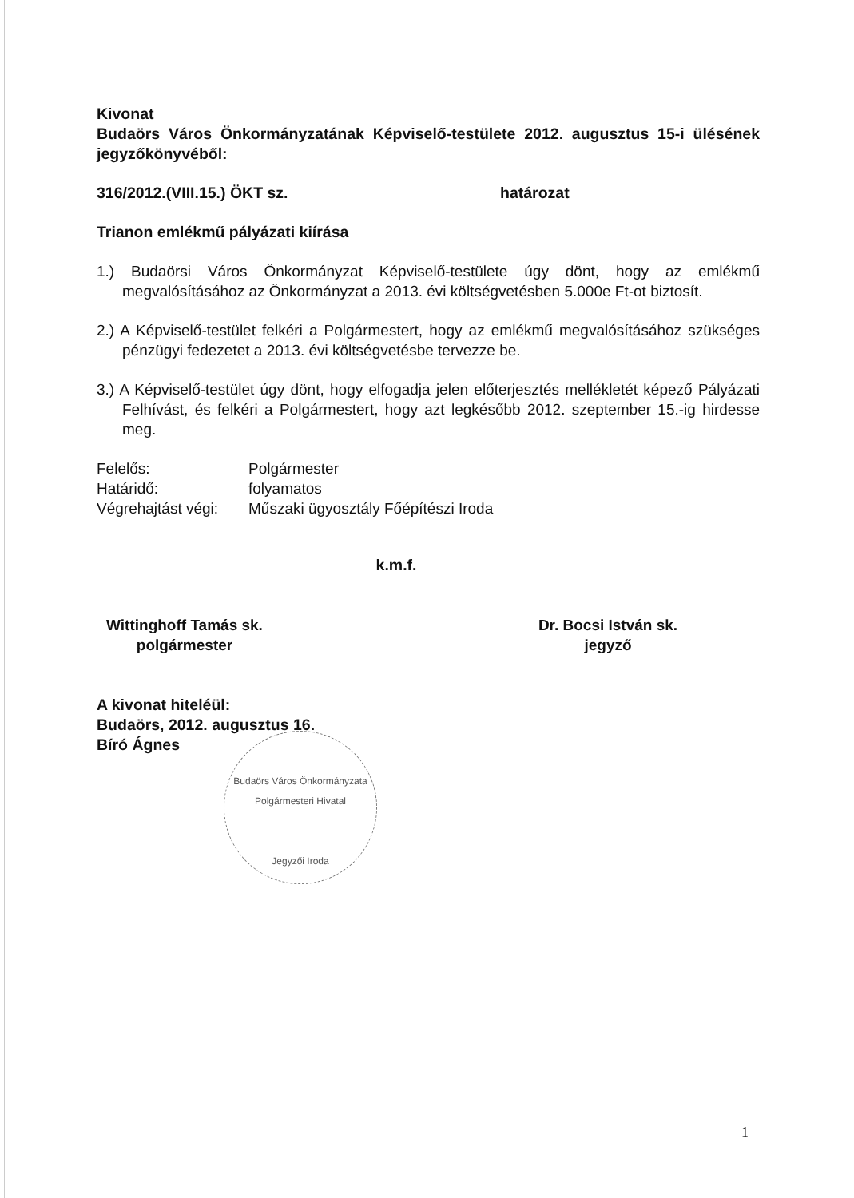Kivonat
Budaörs Város Önkormányzatának Képviselő-testülete 2012. augusztus 15-i ülésének jegyzőkönyvéből:
316/2012.(VIII.15.) ÖKT sz. határozat
Trianon emlékmű pályázati kiírása
1.) Budaörsi Város Önkormányzat Képviselő-testülete úgy dönt, hogy az emlékmű megvalósításához az Önkormányzat a 2013. évi költségvetésben 5.000e Ft-ot biztosít.
2.) A Képviselő-testület felkéri a Polgármestert, hogy az emlékmű megvalósításához szükséges pénzügyi fedezetet a 2013. évi költségvetésbe tervezze be.
3.) A Képviselő-testület úgy dönt, hogy elfogadja jelen előterjesztés mellékletét képező Pályázati Felhívást, és felkéri a Polgármestert, hogy azt legkésőbb 2012. szeptember 15.-ig hirdesse meg.
Felelős: Polgármester
Határidő: folyamatos
Végrehajtást végi: Műszaki ügyosztály Főépítészi Iroda
k.m.f.
Wittinghoff Tamás sk.
polgármester
Dr. Bocsi István sk.
jegyző
A kivonat hiteléül:
Budaörs, 2012. augusztus 16.
Bíró Ágnes
Budaörs Város Önkormányzata Polgármesteri Hivatal
Jegyzői Iroda
1